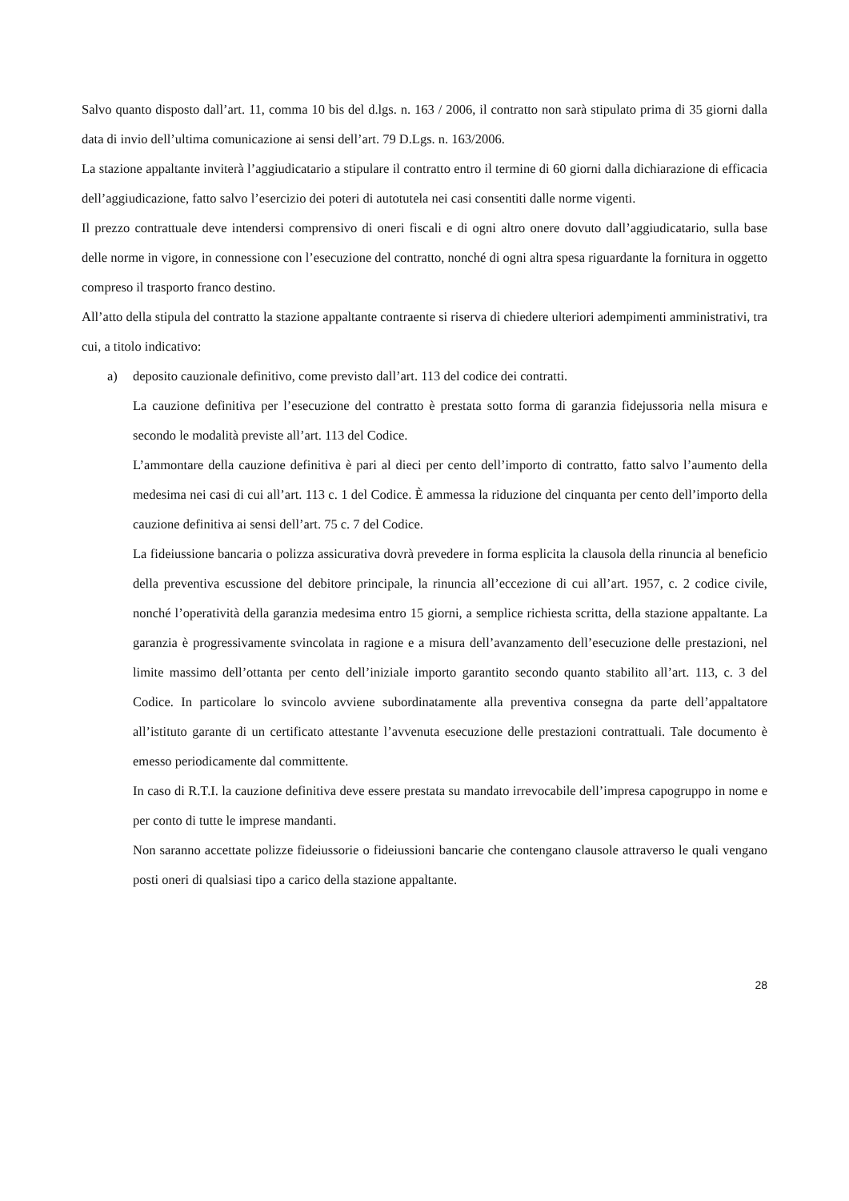Salvo quanto disposto dall’art. 11, comma 10 bis del d.lgs. n. 163 / 2006, il contratto non sarà stipulato prima di 35 giorni dalla data di invio dell’ultima comunicazione ai sensi dell’art. 79 D.Lgs. n. 163/2006.
La stazione appaltante inviterà l’aggiudicatario a stipulare il contratto entro il termine di 60 giorni dalla dichiarazione di efficacia dell’aggiudicazione, fatto salvo l’esercizio dei poteri di autotutela nei casi consentiti dalle norme vigenti.
Il prezzo contrattuale deve intendersi comprensivo di oneri fiscali e di ogni altro onere dovuto dall’aggiudicatario, sulla base delle norme in vigore, in connessione con l’esecuzione del contratto, nonché di ogni altra spesa riguardante la fornitura in oggetto compreso il trasporto franco destino.
All’atto della stipula del contratto la stazione appaltante contraente si riserva di chiedere ulteriori adempimenti amministrativi, tra cui, a titolo indicativo:
a) deposito cauzionale definitivo, come previsto dall’art. 113 del codice dei contratti.
La cauzione definitiva per l’esecuzione del contratto è prestata sotto forma di garanzia fidejussoria nella misura e secondo le modalità previste all’art. 113 del Codice.
L’ammontare della cauzione definitiva è pari al dieci per cento dell’importo di contratto, fatto salvo l’aumento della medesima nei casi di cui all’art. 113 c. 1 del Codice. È ammessa la riduzione del cinquanta per cento dell’importo della cauzione definitiva ai sensi dell’art. 75 c. 7 del Codice.
La fideiussione bancaria o polizza assicurativa dovrà prevedere in forma esplicita la clausola della rinuncia al beneficio della preventiva escussione del debitore principale, la rinuncia all’eccezione di cui all’art. 1957, c. 2 codice civile, nonché l’operatività della garanzia medesima entro 15 giorni, a semplice richiesta scritta, della stazione appaltante. La garanzia è progressivamente svincolata in ragione e a misura dell’avanzamento dell’esecuzione delle prestazioni, nel limite massimo dell’ottanta per cento dell’iniziale importo garantito secondo quanto stabilito all’art. 113, c. 3 del Codice. In particolare lo svincolo avviene subordinatamente alla preventiva consegna da parte dell’appaltatore all’istituto garante di un certificato attestante l’avvenuta esecuzione delle prestazioni contrattuali. Tale documento è emesso periodicamente dal committente.
In caso di R.T.I. la cauzione definitiva deve essere prestata su mandato irrevocabile dell’impresa capogruppo in nome e per conto di tutte le imprese mandanti.
Non saranno accettate polizze fideiussorie o fideiussioni bancarie che contengano clausole attraverso le quali vengano posti oneri di qualsiasi tipo a carico della stazione appaltante.
28